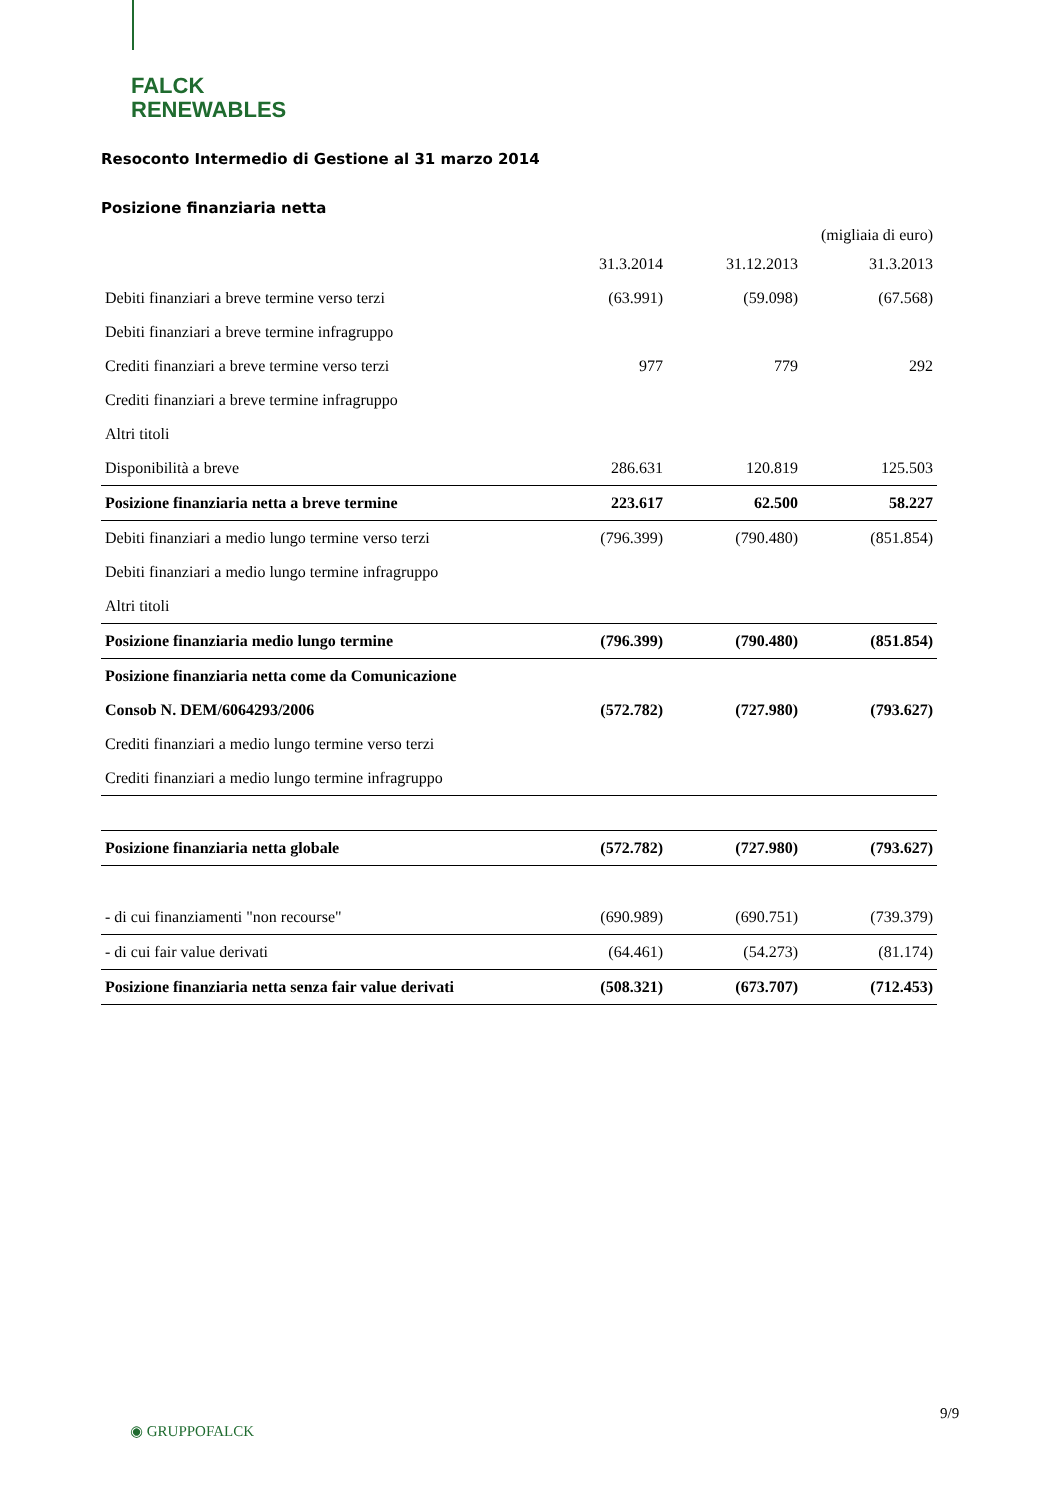FALCK
RENEWABLES
Resoconto Intermedio di Gestione al 31 marzo 2014
Posizione finanziaria netta
(migliaia di euro)
| | 31.3.2014 | 31.12.2013 | 31.3.2013 |
| --- | --- | --- | --- |
| Debiti finanziari a breve termine verso terzi | (63.991) | (59.098) | (67.568) |
| Debiti finanziari a breve termine infragruppo | | | |
| Crediti finanziari a breve termine verso terzi | 977 | 779 | 292 |
| Crediti finanziari a breve termine infragruppo | | | |
| Altri titoli | | | |
| Disponibilità a breve | 286.631 | 120.819 | 125.503 |
| Posizione finanziaria netta a breve termine | 223.617 | 62.500 | 58.227 |
| Debiti finanziari a medio lungo termine verso terzi | (796.399) | (790.480) | (851.854) |
| Debiti finanziari a medio lungo termine infragruppo | | | |
| Altri titoli | | | |
| Posizione finanziaria medio lungo termine | (796.399) | (790.480) | (851.854) |
| Posizione finanziaria netta come da Comunicazione | | | |
| Consob N. DEM/6064293/2006 | (572.782) | (727.980) | (793.627) |
| Crediti finanziari a medio lungo termine verso terzi | | | |
| Crediti finanziari a medio lungo termine infragruppo | | | |
| Posizione finanziaria netta globale | (572.782) | (727.980) | (793.627) |
| - di cui finanziamenti "non recourse" | (690.989) | (690.751) | (739.379) |
| - di cui fair value derivati | (64.461) | (54.273) | (81.174) |
| Posizione finanziaria netta senza fair value derivati | (508.321) | (673.707) | (712.453) |
9/9
◉ GRUPPOFALCK